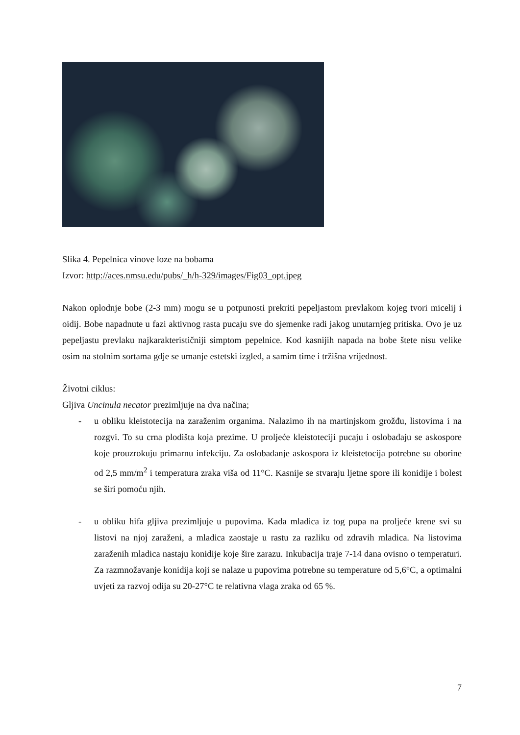Slika 4. Pepelnica vinove loze na bobama
Izvor: http://aces.nmsu.edu/pubs/_h/h-329/images/Fig03_opt.jpeg
Nakon oplodnje bobe (2-3 mm) mogu se u potpunosti prekriti pepeljastom prevlakom kojeg tvori micelij i oidij. Bobe napadnute u fazi aktivnog rasta pucaju sve do sjemenke radi jakog unutarnjeg pritiska. Ovo je uz pepeljastu prevlaku najkarakterističniji simptom pepelnice. Kod kasnijih napada na bobe štete nisu velike osim na stolnim sortama gdje se umanje estetski izgled, a samim time i tržišna vrijednost.
Životni ciklus:
Gljiva Uncinula necator prezimljuje na dva načina;
- u obliku kleistotecija na zaraženim organima. Nalazimo ih na martinjskom grožđu, listovima i na rozgvi. To su crna plodišta koja prezime. U proljeće kleistoteciji pucaju i oslobađaju se askospore koje prouzrokuju primarnu infekciju. Za oslobađanje askospora iz kleistetocija potrebne su oborine od 2,5 mm/m<sup>2</sup> i temperatura zraka viša od 11°C. Kasnije se stvaraju ljetne spore ili konidije i bolest se širi pomoću njih.
- u obliku hifa gljiva prezimljuje u pupovima. Kada mladica iz tog pupa na proljeće krene svi su listovi na njoj zaraženi, a mladica zaostaje u rastu za razliku od zdravih mladica. Na listovima zaraženih mladica nastaju konidije koje šire zarazu. Inkubacija traje 7-14 dana ovisno o temperaturi. Za razmnožavanje konidija koji se nalaze u pupovima potrebne su temperature od 5,6°C, a optimalni uvjeti za razvoj odija su 20-27°C te relativna vlaga zraka od 65 %.
7